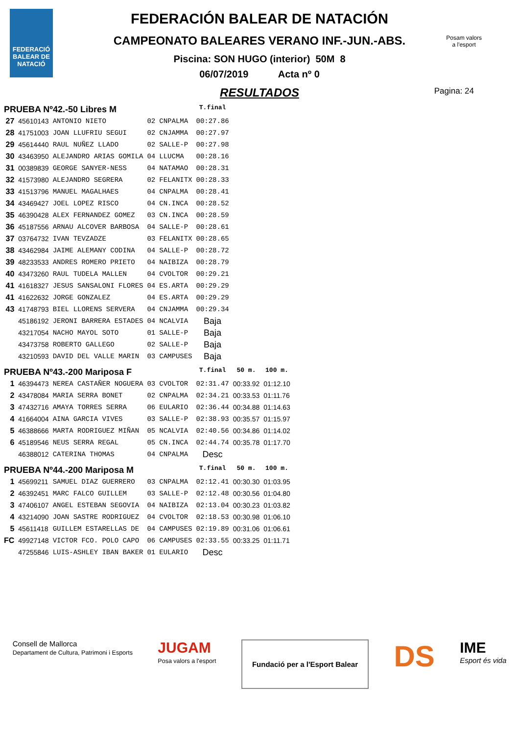FEDERACIÓ
BALEAR DE
NATACIÓ
FEDERACIÓN BALEAR DE NATACIÓN
CAMPEONATO BALEARES VERANO INF.-JUN.-ABS.
Piscina: SON HUGO (interior) 50M 8
06/07/2019 Acta nº 0
RESULTADOS
Posam valors
a l'esport
Pagina: 24
| PRUEBA Nº42.-50 Libres M | | | | | T.final | | |
| 27 | 45610143 | ANTONIO NIETO | 02 | CNPALMA | 00:27.86 | | |
| 28 | 41751003 | JOAN LLUFRIU SEGUI | 02 | CNJAMMA | 00:27.97 | | |
| 29 | 45614440 | RAUL NUÑEZ LLADO | 02 | SALLE-P | 00:27.98 | | |
| 30 | 43463950 | ALEJANDRO ARIAS GOMILA | 04 | LLUCMA | 00:28.16 | | |
| 31 | 00389839 | GEORGE SANYER-NESS | 04 | NATAMAO | 00:28.31 | | |
| 32 | 41573980 | ALEJANDRO SEGRERA | 02 | FELANITX | 00:28.33 | | |
| 33 | 41513796 | MANUEL MAGALHAES | 04 | CNPALMA | 00:28.41 | | |
| 34 | 43469427 | JOEL LOPEZ RISCO | 04 | CN.INCA | 00:28.52 | | |
| 35 | 46390428 | ALEX FERNANDEZ GOMEZ | 03 | CN.INCA | 00:28.59 | | |
| 36 | 45187556 | ARNAU ALCOVER BARBOSA | 04 | SALLE-P | 00:28.61 | | |
| 37 | 03764732 | IVAN TEVZADZE | 03 | FELANITX | 00:28.65 | | |
| 38 | 43462984 | JAIME ALEMANY CODINA | 04 | SALLE-P | 00:28.72 | | |
| 39 | 48233533 | ANDRES ROMERO PRIETO | 04 | NAIBIZA | 00:28.79 | | |
| 40 | 43473260 | RAUL TUDELA MALLEN | 04 | CVOLTOR | 00:29.21 | | |
| 41 | 41618327 | JESUS SANSALONI FLORES | 04 | ES.ARTA | 00:29.29 | | |
| 41 | 41622632 | JORGE GONZALEZ | 04 | ES.ARTA | 00:29.29 | | |
| 43 | 41748793 | BIEL LLORENS SERVERA | 04 | CNJAMMA | 00:29.34 | | |
| | 45186192 | JERONI BARRERA ESTADES | 04 | NCALVIA | Baja | | |
| | 43217054 | NACHO MAYOL SOTO | 01 | SALLE-P | Baja | | |
| | 43473758 | ROBERTO GALLEGO | 02 | SALLE-P | Baja | | |
| | 43210593 | DAVID DEL VALLE MARIN | 03 | CAMPUSES | Baja | | |
| PRUEBA Nº43.-200 Mariposa F | | | | | T.final | 50 m. | 100 m. |
| 1 | 46394473 | NEREA CASTAÑER NOGUERA | 03 | CVOLTOR | 02:31.47 | 00:33.92 | 01:12.10 |
| 2 | 43478084 | MARIA SERRA BONET | 02 | CNPALMA | 02:34.21 | 00:33.53 | 01:11.76 |
| 3 | 47432716 | AMAYA TORRES SERRA | 06 | EULARIO | 02:36.44 | 00:34.88 | 01:14.63 |
| 4 | 41664004 | AINA GARCIA VIVES | 03 | SALLE-P | 02:38.93 | 00:35.57 | 01:15.97 |
| 5 | 46388666 | MARTA RODRIGUEZ MIÑAN | 05 | NCALVIA | 02:40.56 | 00:34.86 | 01:14.02 |
| 6 | 45189546 | NEUS SERRA REGAL | 05 | CN.INCA | 02:44.74 | 00:35.78 | 01:17.70 |
| | 46388012 | CATERINA THOMAS | 04 | CNPALMA | Desc | | |
| PRUEBA Nº44.-200 Mariposa M | | | | | T.final | 50 m. | 100 m. |
| 1 | 45699211 | SAMUEL DIAZ GUERRERO | 03 | CNPALMA | 02:12.41 | 00:30.30 | 01:03.95 |
| 2 | 46392451 | MARC FALCO GUILLEM | 03 | SALLE-P | 02:12.48 | 00:30.56 | 01:04.80 |
| 3 | 47406107 | ANGEL ESTEBAN SEGOVIA | 04 | NAIBIZA | 02:13.04 | 00:30.23 | 01:03.82 |
| 4 | 43214090 | JOAN SASTRE RODRIGUEZ | 04 | CVOLTOR | 02:18.53 | 00:30.98 | 01:06.10 |
| 5 | 45611418 | GUILLEM ESTARELLAS DE | 04 | CAMPUSES | 02:19.89 | 00:31.06 | 01:06.61 |
| FC | 49927148 | VICTOR FCO. POLO CAPO | 06 | CAMPUSES | 02:33.55 | 00:33.25 | 01:11.71 |
| | 47255846 | LUIS-ASHLEY IBAN BAKER | 01 | EULARIO | Desc | | |
Consell de Mallorca
Departament de Cultura, Patrimoni i Esports
JUGAM
Posa valors a l'esport
Fundació per a l'Esport Balear
DS
IME
Esport és vida